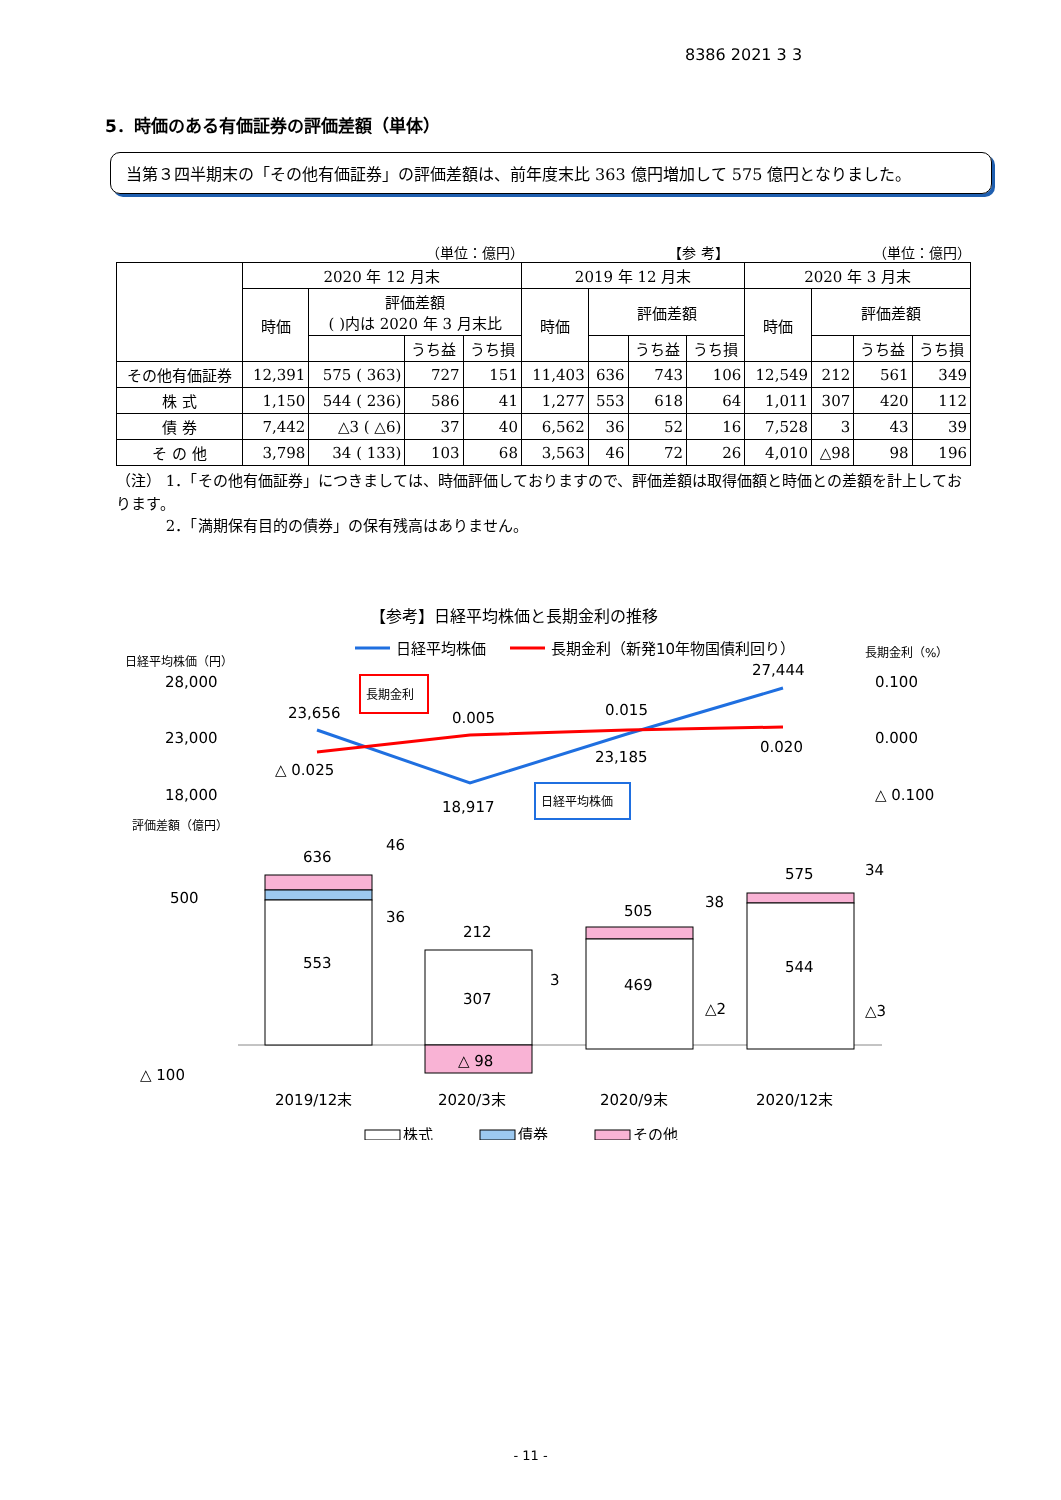8386 2021 3 3
5．時価のある有価証券の評価差額（単体）
当第３四半期末の「その他有価証券」の評価差額は、前年度末比 363 億円増加して 575 億円となりました。
（単位：億円） 【参 考】 （単位：億円）
| | 2020 年 12 月末 | | | | 2019 年 12 月末 | | | | 2020 年 3 月末 | | | |
| --- | --- | --- | --- | --- | --- | --- | --- | --- | --- | --- | --- | --- |
| | 時価 | 評価差額 ( )内は 2020 年 3 月末比 | | | 時価 | 評価差額 | | | 時価 | 評価差額 | | |
| | | | うち益 | うち損 | | | うち益 | うち損 | | | うち益 | うち損 |
| その他有価証券 | 12,391 | 575 ( 363) | 727 | 151 | 11,403 | 636 | 743 | 106 | 12,549 | 212 | 561 | 349 |
| 株 式 | 1,150 | 544 ( 236) | 586 | 41 | 1,277 | 553 | 618 | 64 | 1,011 | 307 | 420 | 112 |
| 債 券 | 7,442 | △3 ( △6) | 37 | 40 | 6,562 | 36 | 52 | 16 | 7,528 | 3 | 43 | 39 |
| そ の 他 | 3,798 | 34 ( 133) | 103 | 68 | 3,563 | 46 | 72 | 26 | 4,010 | △98 | 98 | 196 |
（注） 1．「その他有価証券」につきましては、時価評価しておりますので、評価差額は取得価額と時価との差額を計上しております。
　　　 2．「満期保有目的の債券」の保有残高はありません。
【参考】日経平均株価と長期金利の推移
日経平均株価
長期金利（新発10年物国債利回り）
日経平均株価（円）
長期金利（%）
28,000
23,000
18,000
0.100
0.000
△ 0.100
23,656
18,917
23,185
27,444
△ 0.025
0.005
0.015
0.020
長期金利
日経平均株価
評価差額（億円）
500
△ 100
636
553
212
307
△ 98
505
469
575
544
46
36
3
38
△2
34
△3
2019/12末
2020/3末
2020/9末
2020/12末
株式
債券
その他
- 11 -